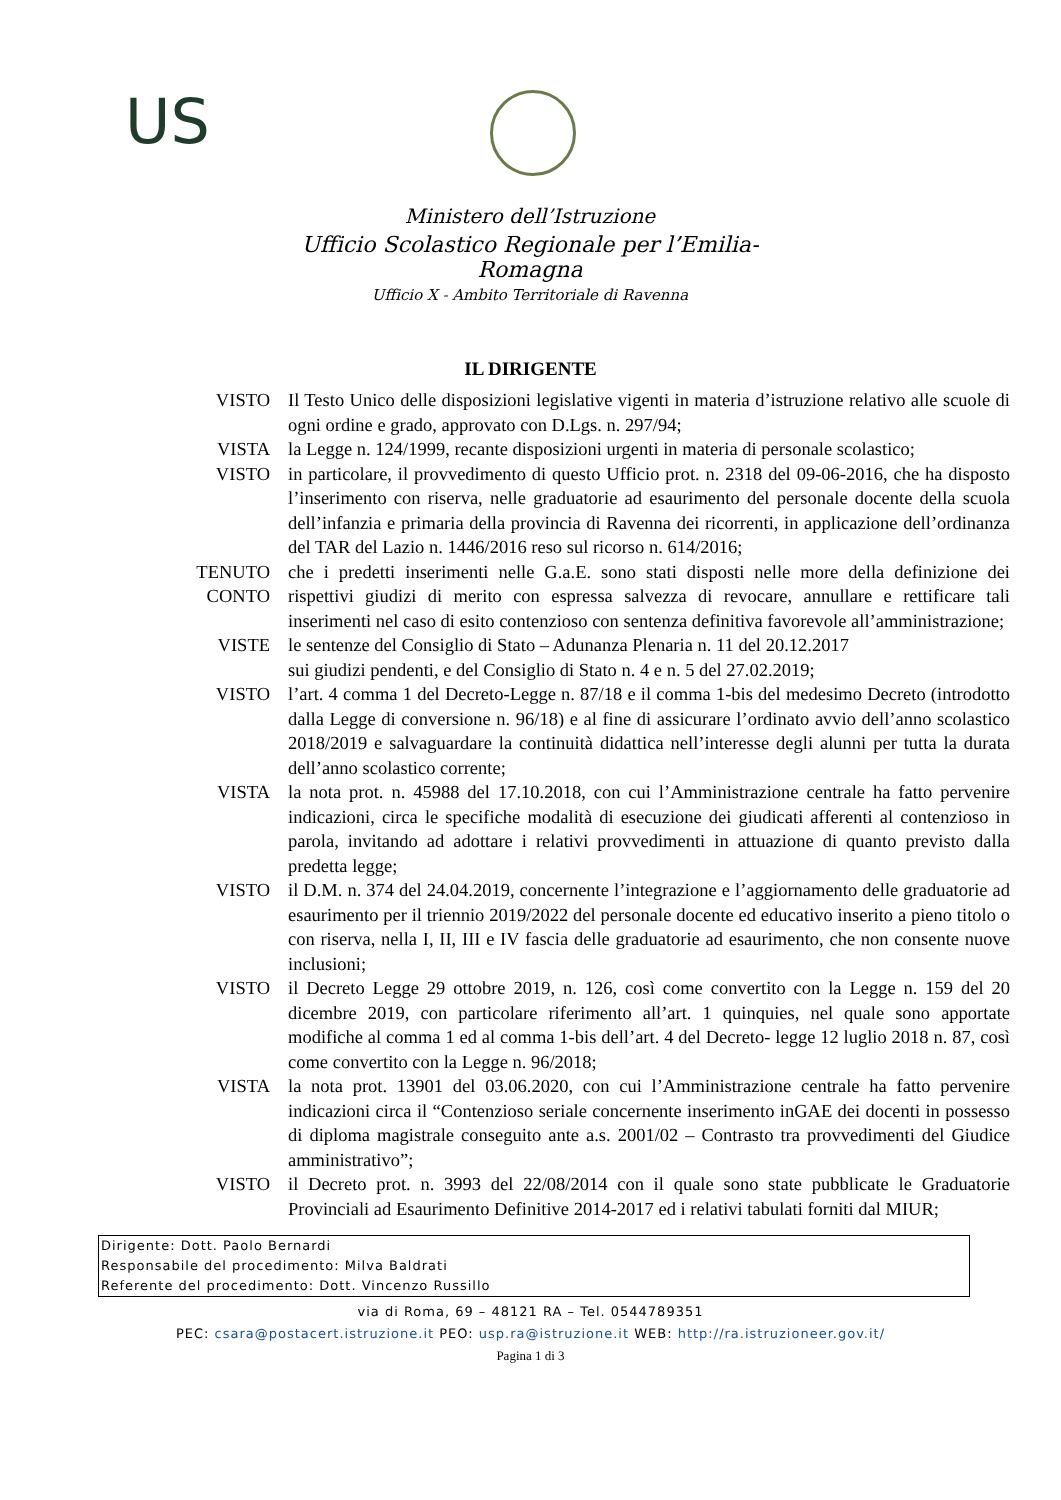US
Ministero dell’Istruzione
Ufficio Scolastico Regionale per l’Emilia-Romagna
Ufficio X - Ambito Territoriale di Ravenna
IL DIRIGENTE
VISTO Il Testo Unico delle disposizioni legislative vigenti in materia d’istruzione relativo alle scuole di ogni ordine e grado, approvato con D.Lgs. n. 297/94;
VISTA la Legge n. 124/1999, recante disposizioni urgenti in materia di personale scolastico;
VISTO in particolare, il provvedimento di questo Ufficio prot. n. 2318 del 09-06-2016, che ha disposto l’inserimento con riserva, nelle graduatorie ad esaurimento del personale docente della scuola dell’infanzia e primaria della provincia di Ravenna dei ricorrenti, in applicazione dell’ordinanza del TAR del Lazio n. 1446/2016 reso sul ricorso n. 614/2016;
TENUTO CONTO
che i predetti inserimenti nelle G.a.E. sono stati disposti nelle more della definizione dei rispettivi giudizi di merito con espressa salvezza di revocare, annullare e rettificare tali inserimenti nel caso di esito contenzioso con sentenza definitiva favorevole all’amministrazione;
VISTE le sentenze del Consiglio di Stato – Adunanza Plenaria n. 11 del 20.12.2017
sui giudizi pendenti, e del Consiglio di Stato n. 4 e n. 5 del 27.02.2019;
VISTO l’art. 4 comma 1 del Decreto-Legge n. 87/18 e il comma 1-bis del medesimo Decreto (introdotto dalla Legge di conversione n. 96/18) e al fine di assicurare l’ordinato avvio dell’anno scolastico 2018/2019 e salvaguardare la continuità didattica nell’interesse degli alunni per tutta la durata dell’anno scolastico corrente;
VISTA la nota prot. n. 45988 del 17.10.2018, con cui l’Amministrazione centrale ha fatto pervenire indicazioni, circa le specifiche modalità di esecuzione dei giudicati afferenti al contenzioso in parola, invitando ad adottare i relativi provvedimenti in attuazione di quanto previsto dalla predetta legge;
VISTO il D.M. n. 374 del 24.04.2019, concernente l’integrazione e l’aggiornamento delle graduatorie ad esaurimento per il triennio 2019/2022 del personale docente ed educativo inserito a pieno titolo o con riserva, nella I, II, III e IV fascia delle graduatorie ad esaurimento, che non consente nuove inclusioni;
VISTO il Decreto Legge 29 ottobre 2019, n. 126, così come convertito con la Legge n. 159 del 20 dicembre 2019, con particolare riferimento all’art. 1 quinquies, nel quale sono apportate modifiche al comma 1 ed al comma 1-bis dell’art. 4 del Decreto- legge 12 luglio 2018 n. 87, così come convertito con la Legge n. 96/2018;
VISTA la nota prot. 13901 del 03.06.2020, con cui l’Amministrazione centrale ha fatto pervenire indicazioni circa il “Contenzioso seriale concernente inserimento inGAE dei docenti in possesso di diploma magistrale conseguito ante a.s. 2001/02 – Contrasto tra provvedimenti del Giudice amministrativo”;
VISTO il Decreto prot. n. 3993 del 22/08/2014 con il quale sono state pubblicate le Graduatorie Provinciali ad Esaurimento Definitive 2014-2017 ed i relativi tabulati forniti dal MIUR;
Dirigente: Dott. Paolo Bernardi
Responsabile del procedimento: Milva Baldrati
Referente del procedimento: Dott. Vincenzo Russillo
via di Roma, 69 – 48121 RA – Tel. 0544789351
PEC: csara@postacert.istruzione.it PEO: usp.ra@istruzione.it WEB: http://ra.istruzioneer.gov.it/
Pagina 1 di 3